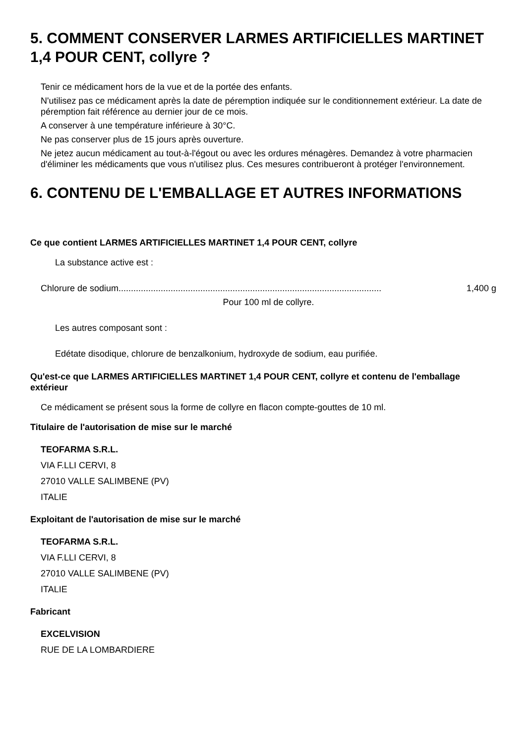5. COMMENT CONSERVER LARMES ARTIFICIELLES MARTINET 1,4 POUR CENT, collyre ?
Tenir ce médicament hors de la vue et de la portée des enfants.
N'utilisez pas ce médicament après la date de péremption indiquée sur le conditionnement extérieur. La date de péremption fait référence au dernier jour de ce mois.
A conserver à une température inférieure à 30°C.
Ne pas conserver plus de 15 jours après ouverture.
Ne jetez aucun médicament au tout-à-l'égout ou avec les ordures ménagères. Demandez à votre pharmacien d'éliminer les médicaments que vous n'utilisez plus. Ces mesures contribueront à protéger l'environnement.
6. CONTENU DE L'EMBALLAGE ET AUTRES INFORMATIONS
Ce que contient LARMES ARTIFICIELLES MARTINET 1,4 POUR CENT, collyre
La substance active est :
Chlorure de sodium.......................................................................................................... 1,400 g
Pour 100 ml de collyre.
Les autres composant sont :
Edétate disodique, chlorure de benzalkonium, hydroxyde de sodium, eau purifiée.
Qu'est-ce que LARMES ARTIFICIELLES MARTINET 1,4 POUR CENT, collyre et contenu de l'emballage extérieur
Ce médicament se présent sous la forme de collyre en flacon compte-gouttes de 10 ml.
Titulaire de l'autorisation de mise sur le marché
TEOFARMA S.R.L.
VIA F.LLI CERVI, 8
27010 VALLE SALIMBENE (PV)
ITALIE
Exploitant de l'autorisation de mise sur le marché
TEOFARMA S.R.L.
VIA F.LLI CERVI, 8
27010 VALLE SALIMBENE (PV)
ITALIE
Fabricant
EXCELVISION
RUE DE LA LOMBARDIERE